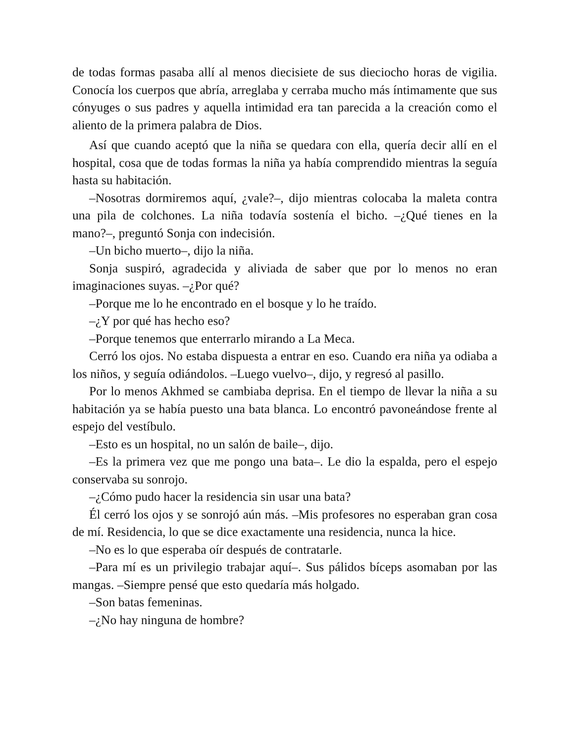de todas formas pasaba allí al menos diecisiete de sus dieciocho horas de vigilia. Conocía los cuerpos que abría, arreglaba y cerraba mucho más íntimamente que sus cónyuges o sus padres y aquella intimidad era tan parecida a la creación como el aliento de la primera palabra de Dios.
Así que cuando aceptó que la niña se quedara con ella, quería decir allí en el hospital, cosa que de todas formas la niña ya había comprendido mientras la seguía hasta su habitación.
–Nosotras dormiremos aquí, ¿vale?–, dijo mientras colocaba la maleta contra una pila de colchones. La niña todavía sostenía el bicho. –¿Qué tienes en la mano?–, preguntó Sonja con indecisión.
–Un bicho muerto–, dijo la niña.
Sonja suspiró, agradecida y aliviada de saber que por lo menos no eran imaginaciones suyas. –¿Por qué?
–Porque me lo he encontrado en el bosque y lo he traído.
–¿Y por qué has hecho eso?
–Porque tenemos que enterrarlo mirando a La Meca.
Cerró los ojos. No estaba dispuesta a entrar en eso. Cuando era niña ya odiaba a los niños, y seguía odiándolos. –Luego vuelvo–, dijo, y regresó al pasillo.
Por lo menos Akhmed se cambiaba deprisa. En el tiempo de llevar la niña a su habitación ya se había puesto una bata blanca. Lo encontró pavoneándose frente al espejo del vestíbulo.
–Esto es un hospital, no un salón de baile–, dijo.
–Es la primera vez que me pongo una bata–. Le dio la espalda, pero el espejo conservaba su sonrojo.
–¿Cómo pudo hacer la residencia sin usar una bata?
Él cerró los ojos y se sonrojó aún más. –Mis profesores no esperaban gran cosa de mí. Residencia, lo que se dice exactamente una residencia, nunca la hice.
–No es lo que esperaba oír después de contratarle.
–Para mí es un privilegio trabajar aquí–. Sus pálidos bíceps asomaban por las mangas. –Siempre pensé que esto quedaría más holgado.
–Son batas femeninas.
–¿No hay ninguna de hombre?